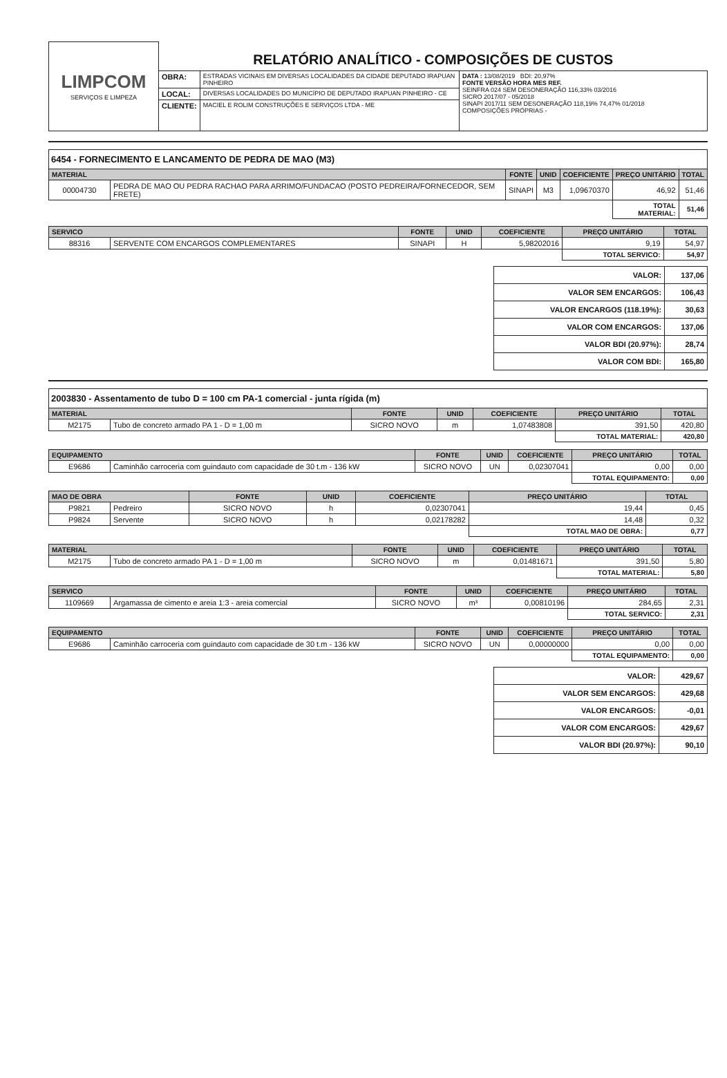| LIMPCOM SERVIÇOS E LIMPEZA | RELATÓRIO ANALÍTICO - COMPOSIÇÕES DE CUSTOS | | |
| | OBRA: | ESTRADAS VICINAIS EM DIVERSAS LOCALIDADES DA CIDADE DEPUTADO IRAPUAN PINHEIRO | DATA : 13/08/2019 BDI: 20,97% FONTE VERSÃO HORA MES REF. SEINFRA 024 SEM DESONERAÇÃO 116,33% 03/2016 SICRO 2017/07 - 05/2018 SINAPI 2017/11 SEM DESONERAÇÃO 118,19% 74,47% 01/2018 COMPOSIÇÕES PRÓPRIAS - |
| | LOCAL: | DIVERSAS LOCALIDADES DO MUNICÍPIO DE DEPUTADO IRAPUAN PINHEIRO - CE | |
| | CLIENTE: | MACIEL E ROLIM CONSTRUÇÕES E SERVIÇOS LTDA - ME | |
6454 - FORNECIMENTO E LANCAMENTO DE PEDRA DE MAO (M3)
| MATERIAL | | FONTE | UNID | COEFICIENTE | PREÇO UNITÁRIO | TOTAL |
| --- | --- | --- | --- | --- | --- | --- |
| 00004730 | PEDRA DE MAO OU PEDRA RACHAO PARA ARRIMO/FUNDACAO (POSTO PEDREIRA/FORNECEDOR, SEM FRETE) | SINAPI | M3 | 1,09670370 | 46,92 | 51,46 |
| | | | | | TOTAL MATERIAL: | 51,46 |
| SERVICO | | FONTE | UNID | COEFICIENTE | PREÇO UNITÁRIO | TOTAL |
| --- | --- | --- | --- | --- | --- | --- |
| 88316 | SERVENTE COM ENCARGOS COMPLEMENTARES | SINAPI | H | 5,98202016 | 9,19 | 54,97 |
| | | | | | TOTAL SERVICO: | 54,97 |
| VALOR: | 137,06 |
| VALOR SEM ENCARGOS: | 106,43 |
| VALOR ENCARGOS (118.19%): | 30,63 |
| VALOR COM ENCARGOS: | 137,06 |
| VALOR BDI (20.97%): | 28,74 |
| VALOR COM BDI: | 165,80 |
2003830 - Assentamento de tubo D = 100 cm PA-1 comercial - junta rígida (m)
| MATERIAL | | FONTE | UNID | COEFICIENTE | PREÇO UNITÁRIO | TOTAL |
| --- | --- | --- | --- | --- | --- | --- |
| M2175 | Tubo de concreto armado PA 1 - D = 1,00 m | SICRO NOVO | m | 1,07483808 | 391,50 | 420,80 |
| | | | | | TOTAL MATERIAL: | 420,80 |
| EQUIPAMENTO | | FONTE | UNID | COEFICIENTE | PREÇO UNITÁRIO | TOTAL |
| --- | --- | --- | --- | --- | --- | --- |
| E9686 | Caminhão carroceria com guindauto com capacidade de 30 t.m - 136 kW | SICRO NOVO | UN | 0,02307041 | 0,00 | 0,00 |
| | | | | | TOTAL EQUIPAMENTO: | 0,00 |
| MAO DE OBRA | | FONTE | UNID | COEFICIENTE | PREÇO UNITÁRIO | TOTAL |
| --- | --- | --- | --- | --- | --- | --- |
| P9821 | Pedreiro | SICRO NOVO | h | 0,02307041 | 19,44 | 0,45 |
| P9824 | Servente | SICRO NOVO | h | 0,02178282 | 14,48 | 0,32 |
| | | | | | TOTAL MAO DE OBRA: | 0,77 |
| MATERIAL | | FONTE | UNID | COEFICIENTE | PREÇO UNITÁRIO | TOTAL |
| --- | --- | --- | --- | --- | --- | --- |
| M2175 | Tubo de concreto armado PA 1 - D = 1,00 m | SICRO NOVO | m | 0,01481671 | 391,50 | 5,80 |
| | | | | | TOTAL MATERIAL: | 5,80 |
| SERVICO | | FONTE | UNID | COEFICIENTE | PREÇO UNITÁRIO | TOTAL |
| --- | --- | --- | --- | --- | --- | --- |
| 1109669 | Argamassa de cimento e areia 1:3 - areia comercial | SICRO NOVO | m³ | 0,00810196 | 284,65 | 2,31 |
| | | | | | TOTAL SERVICO: | 2,31 |
| EQUIPAMENTO | | FONTE | UNID | COEFICIENTE | PREÇO UNITÁRIO | TOTAL |
| --- | --- | --- | --- | --- | --- | --- |
| E9686 | Caminhão carroceria com guindauto com capacidade de 30 t.m - 136 kW | SICRO NOVO | UN | 0,00000000 | 0,00 | 0,00 |
| | | | | | TOTAL EQUIPAMENTO: | 0,00 |
| VALOR: | 429,67 |
| VALOR SEM ENCARGOS: | 429,68 |
| VALOR ENCARGOS: | -0,01 |
| VALOR COM ENCARGOS: | 429,67 |
| VALOR BDI (20.97%): | 90,10 |